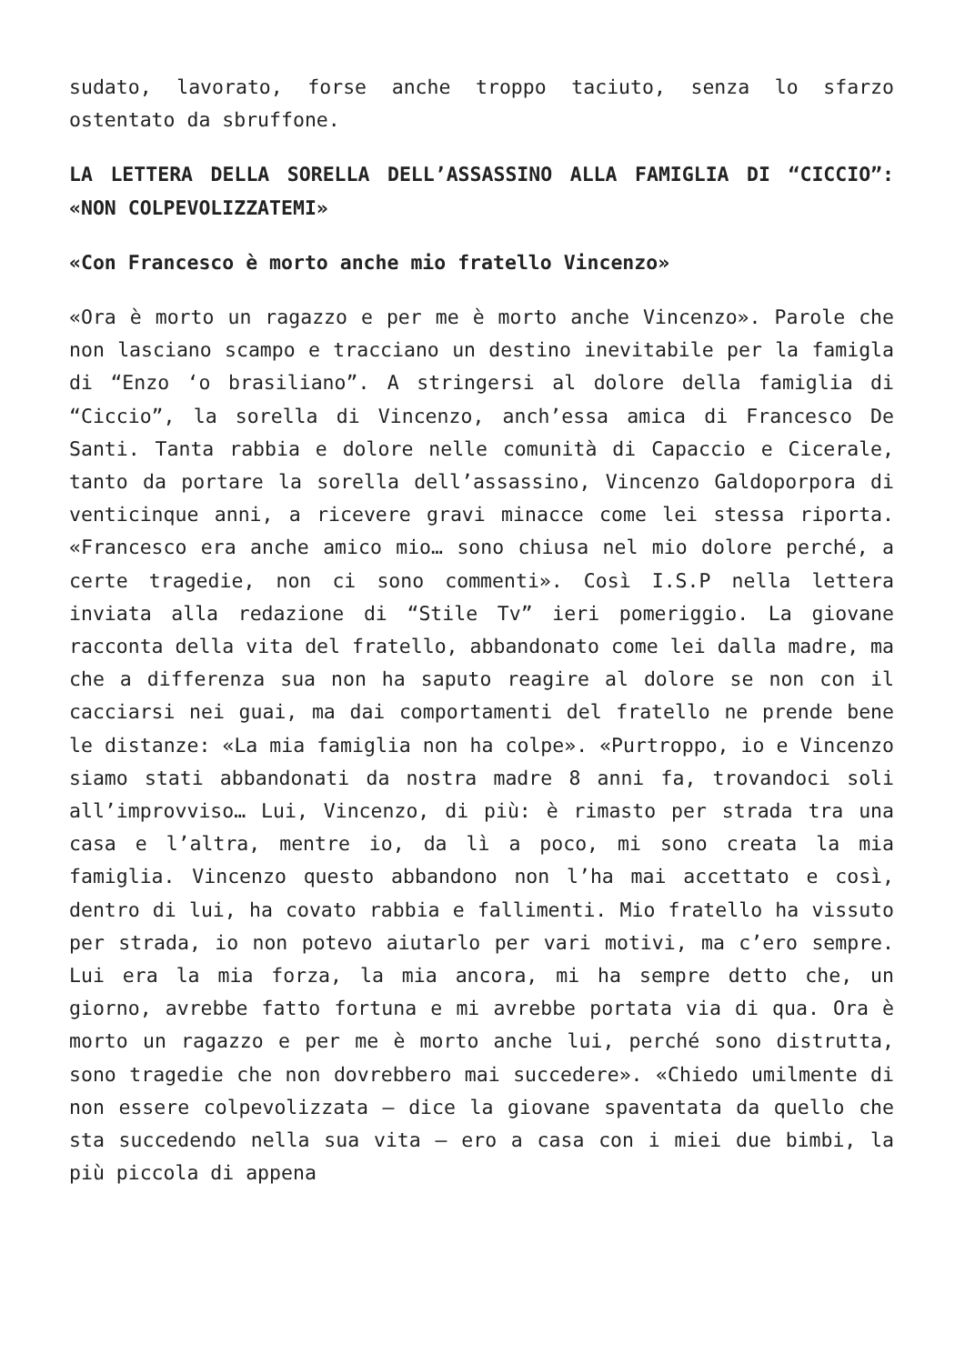sudato, lavorato, forse anche troppo taciuto, senza lo sfarzo ostentato da sbruffone.
LA LETTERA DELLA SORELLA DELL’ASSASSINO ALLA FAMIGLIA DI “CICCIO”: «NON COLPEVOLIZZATEMI»
«Con Francesco è morto anche mio fratello Vincenzo»
«Ora è morto un ragazzo e per me è morto anche Vincenzo». Parole che non lasciano scampo e tracciano un destino inevitabile per la famigla di “Enzo ‘o brasiliano”. A stringersi al dolore della famiglia di “Ciccio”, la sorella di Vincenzo, anch’essa amica di Francesco De Santi. Tanta rabbia e dolore nelle comunità di Capaccio e Cicerale, tanto da portare la sorella dell’assassino, Vincenzo Galdoporpora di venticinque anni, a ricevere gravi minacce come lei stessa riporta. «Francesco era anche amico mio… sono chiusa nel mio dolore perché, a certe tragedie, non ci sono commenti». Così I.S.P nella lettera inviata alla redazione di “Stile Tv” ieri pomeriggio. La giovane racconta della vita del fratello, abbandonato come lei dalla madre, ma che a differenza sua non ha saputo reagire al dolore se non con il cacciarsi nei guai, ma dai comportamenti del fratello ne prende bene le distanze: «La mia famiglia non ha colpe». «Purtroppo, io e Vincenzo siamo stati abbandonati da nostra madre 8 anni fa, trovandoci soli all’improvviso… Lui, Vincenzo, di più: è rimasto per strada tra una casa e l’altra, mentre io, da lì a poco, mi sono creata la mia famiglia. Vincenzo questo abbandono non l’ha mai accettato e così, dentro di lui, ha covato rabbia e fallimenti. Mio fratello ha vissuto per strada, io non potevo aiutarlo per vari motivi, ma c’ero sempre. Lui era la mia forza, la mia ancora, mi ha sempre detto che, un giorno, avrebbe fatto fortuna e mi avrebbe portata via di qua. Ora è morto un ragazzo e per me è morto anche lui, perché sono distrutta, sono tragedie che non dovrebbero mai succedere». «Chiedo umilmente di non essere colpevolizzata – dice la giovane spaventata da quello che sta succedendo nella sua vita – ero a casa con i miei due bimbi, la più piccola di appena